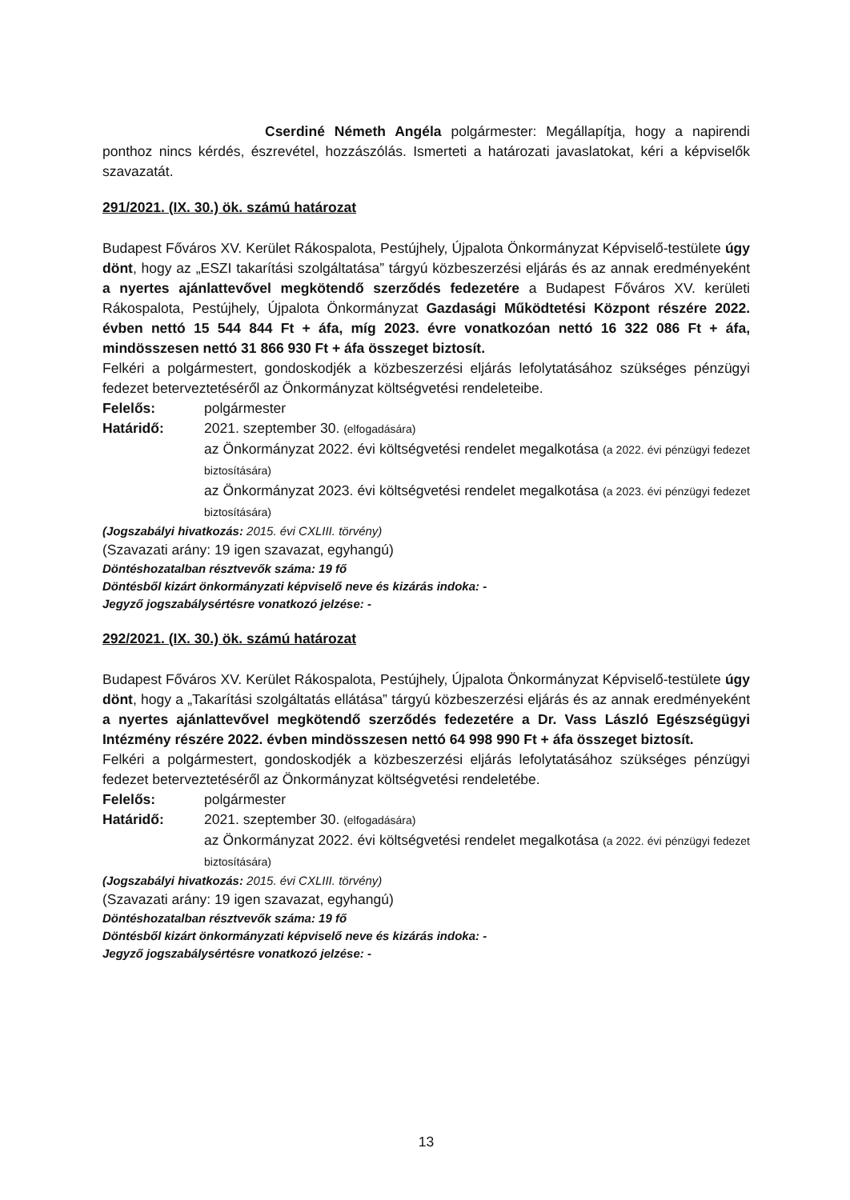Cserdiné Németh Angéla polgármester: Megállapítja, hogy a napirendi ponthoz nincs kérdés, észrevétel, hozzászólás. Ismerteti a határozati javaslatokat, kéri a képviselők szavazatát.
291/2021. (IX. 30.) ök. számú határozat
Budapest Főváros XV. Kerület Rákospalota, Pestújhely, Újpalota Önkormányzat Képviselő-testülete úgy dönt, hogy az „ESZI takarítási szolgáltatása” tárgyú közbeszerzési eljárás és az annak eredményeként a nyertes ajánlattevővel megkötendő szerződés fedezetére a Budapest Főváros XV. kerületi Rákospalota, Pestújhely, Újpalota Önkormányzat Gazdasági Működtetési Központ részére 2022. évben nettó 15 544 844 Ft + áfa, míg 2023. évre vonatkozóan nettó 16 322 086 Ft + áfa, mindösszesen nettó 31 866 930 Ft + áfa összeget biztosít.
Felkéri a polgármestert, gondoskodjék a közbeszerzési eljárás lefolytatásához szükséges pénzügyi fedezet beterveztetéséről az Önkormányzat költségvetési rendeleteibe.
Felelős: polgármester
Határidő: 2021. szeptember 30. (elfogadására)
az Önkormányzat 2022. évi költségvetési rendelet megalkotása (a 2022. évi pénzügyi fedezet biztosítására)
az Önkormányzat 2023. évi költségvetési rendelet megalkotása (a 2023. évi pénzügyi fedezet biztosítására)
(Jogszabályi hivatkozás: 2015. évi CXLIII. törvény)
(Szavazati arány: 19 igen szavazat, egyhangú)
Döntéshozatalban résztvevők száma: 19 fő
Döntésből kizárt önkormányzati képviselő neve és kizárás indoka: -
Jegyző jogszabálysértésre vonatkozó jelzése: -
292/2021. (IX. 30.) ök. számú határozat
Budapest Főváros XV. Kerület Rákospalota, Pestújhely, Újpalota Önkormányzat Képviselő-testülete úgy dönt, hogy a „Takarítási szolgáltatás ellátása” tárgyú közbeszerzési eljárás és az annak eredményeként a nyertes ajánlattevővel megkötendő szerződés fedezetére a Dr. Vass László Egészségügyi Intézmény részére 2022. évben mindösszesen nettó 64 998 990 Ft + áfa összeget biztosít.
Felkéri a polgármestert, gondoskodjék a közbeszerzési eljárás lefolytatásához szükséges pénzügyi fedezet beterveztetéséről az Önkormányzat költségvetési rendeletébe.
Felelős: polgármester
Határidő: 2021. szeptember 30. (elfogadására)
az Önkormányzat 2022. évi költségvetési rendelet megalkotása (a 2022. évi pénzügyi fedezet biztosítására)
(Jogszabályi hivatkozás: 2015. évi CXLIII. törvény)
(Szavazati arány: 19 igen szavazat, egyhangú)
Döntéshozatalban résztvevők száma: 19 fő
Döntésből kizárt önkormányzati képviselő neve és kizárás indoka: -
Jegyző jogszabálysértésre vonatkozó jelzése: -
13